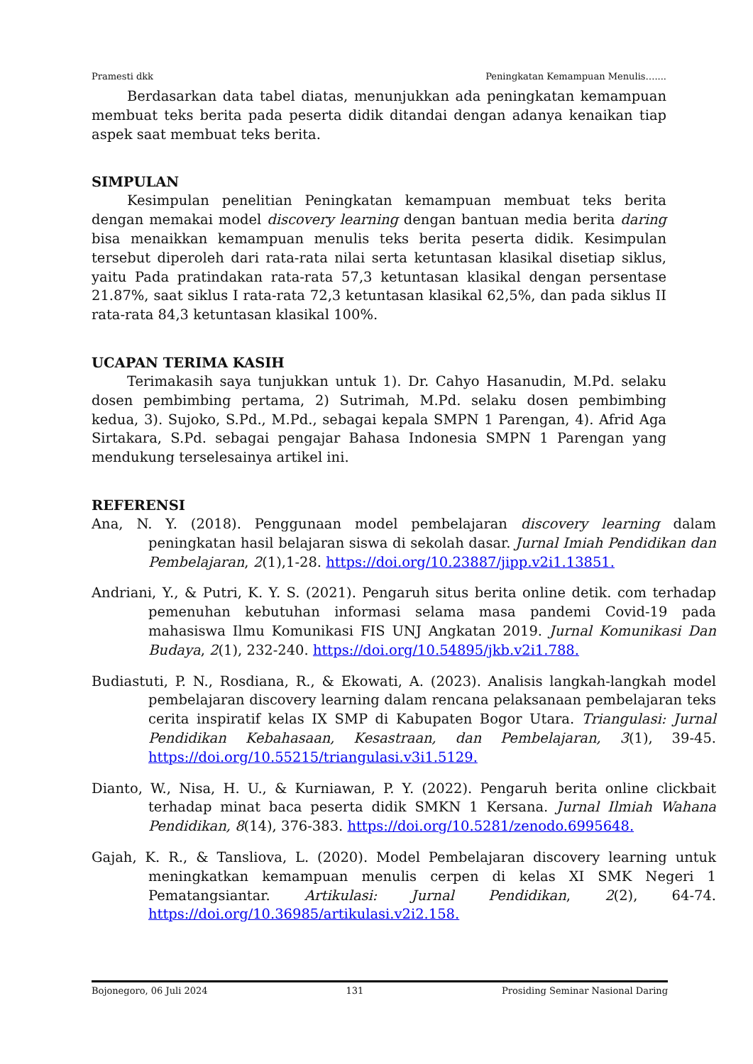Pramesti dkk Peningkatan Kemampuan Menulis…....
Berdasarkan data tabel diatas, menunjukkan ada peningkatan kemampuan membuat teks berita pada peserta didik ditandai dengan adanya kenaikan tiap aspek saat membuat teks berita.
SIMPULAN
Kesimpulan penelitian Peningkatan kemampuan membuat teks berita dengan memakai model discovery learning dengan bantuan media berita daring bisa menaikkan kemampuan menulis teks berita peserta didik. Kesimpulan tersebut diperoleh dari rata-rata nilai serta ketuntasan klasikal disetiap siklus, yaitu Pada pratindakan rata-rata 57,3 ketuntasan klasikal dengan persentase 21.87%, saat siklus I rata-rata 72,3 ketuntasan klasikal 62,5%, dan pada siklus II rata-rata 84,3 ketuntasan klasikal 100%.
UCAPAN TERIMA KASIH
Terimakasih saya tunjukkan untuk 1). Dr. Cahyo Hasanudin, M.Pd. selaku dosen pembimbing pertama, 2) Sutrimah, M.Pd. selaku dosen pembimbing kedua, 3). Sujoko, S.Pd., M.Pd., sebagai kepala SMPN 1 Parengan, 4). Afrid Aga Sirtakara, S.Pd. sebagai pengajar Bahasa Indonesia SMPN 1 Parengan yang mendukung terselesainya artikel ini.
REFERENSI
Ana, N. Y. (2018). Penggunaan model pembelajaran discovery learning dalam peningkatan hasil belajaran siswa di sekolah dasar. Jurnal Imiah Pendidikan dan Pembelajaran, 2(1),1-28. https://doi.org/10.23887/jipp.v2i1.13851.
Andriani, Y., & Putri, K. Y. S. (2021). Pengaruh situs berita online detik. com terhadap pemenuhan kebutuhan informasi selama masa pandemi Covid-19 pada mahasiswa Ilmu Komunikasi FIS UNJ Angkatan 2019. Jurnal Komunikasi Dan Budaya, 2(1), 232-240. https://doi.org/10.54895/jkb.v2i1.788.
Budiastuti, P. N., Rosdiana, R., & Ekowati, A. (2023). Analisis langkah-langkah model pembelajaran discovery learning dalam rencana pelaksanaan pembelajaran teks cerita inspiratif kelas IX SMP di Kabupaten Bogor Utara. Triangulasi: Jurnal Pendidikan Kebahasaan, Kesastraan, dan Pembelajaran, 3(1), 39-45. https://doi.org/10.55215/triangulasi.v3i1.5129.
Dianto, W., Nisa, H. U., & Kurniawan, P. Y. (2022). Pengaruh berita online clickbait terhadap minat baca peserta didik SMKN 1 Kersana. Jurnal Ilmiah Wahana Pendidikan, 8(14), 376-383. https://doi.org/10.5281/zenodo.6995648.
Gajah, K. R., & Tansliova, L. (2020). Model Pembelajaran discovery learning untuk meningkatkan kemampuan menulis cerpen di kelas XI SMK Negeri 1 Pematangsiantar. Artikulasi: Jurnal Pendidikan, 2(2), 64-74. https://doi.org/10.36985/artikulasi.v2i2.158.
Bojonegoro, 06 Juli 2024 131 Prosiding Seminar Nasional Daring